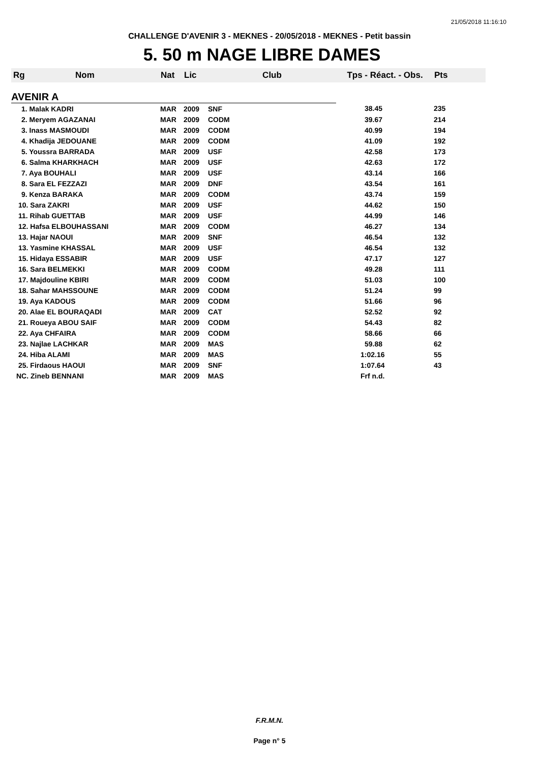21/05/2018 11:16:10
CHALLENGE D'AVENIR 3 - MEKNES - 20/05/2018 - MEKNES - Petit bassin
5. 50 m NAGE LIBRE DAMES
| Rg | Nom | Nat | Lic | Club | Tps - Réact. - Obs. | Pts |
| --- | --- | --- | --- | --- | --- | --- |
| AVENIR A | | | | | | |
| 1. Malak KADRI | | MAR | 2009 | SNF | 38.45 | 235 |
| 2. Meryem AGAZANAI | | MAR | 2009 | CODM | 39.67 | 214 |
| 3. Inass MASMOUDI | | MAR | 2009 | CODM | 40.99 | 194 |
| 4. Khadija JEDOUANE | | MAR | 2009 | CODM | 41.09 | 192 |
| 5. Youssra BARRADA | | MAR | 2009 | USF | 42.58 | 173 |
| 6. Salma KHARKHACH | | MAR | 2009 | USF | 42.63 | 172 |
| 7. Aya BOUHALI | | MAR | 2009 | USF | 43.14 | 166 |
| 8. Sara EL FEZZAZI | | MAR | 2009 | DNF | 43.54 | 161 |
| 9. Kenza BARAKA | | MAR | 2009 | CODM | 43.74 | 159 |
| 10. Sara ZAKRI | | MAR | 2009 | USF | 44.62 | 150 |
| 11. Rihab GUETTAB | | MAR | 2009 | USF | 44.99 | 146 |
| 12. Hafsa ELBOUHASSANI | | MAR | 2009 | CODM | 46.27 | 134 |
| 13. Hajar NAOUI | | MAR | 2009 | SNF | 46.54 | 132 |
| 13. Yasmine KHASSAL | | MAR | 2009 | USF | 46.54 | 132 |
| 15. Hidaya ESSABIR | | MAR | 2009 | USF | 47.17 | 127 |
| 16. Sara BELMEKKI | | MAR | 2009 | CODM | 49.28 | 111 |
| 17. Majdouline KBIRI | | MAR | 2009 | CODM | 51.03 | 100 |
| 18. Sahar MAHSSOUNE | | MAR | 2009 | CODM | 51.24 | 99 |
| 19. Aya KADOUS | | MAR | 2009 | CODM | 51.66 | 96 |
| 20. Alae EL BOURAQADI | | MAR | 2009 | CAT | 52.52 | 92 |
| 21. Roueya ABOU SAIF | | MAR | 2009 | CODM | 54.43 | 82 |
| 22. Aya CHFAIRA | | MAR | 2009 | CODM | 58.66 | 66 |
| 23. Najlae LACHKAR | | MAR | 2009 | MAS | 59.88 | 62 |
| 24. Hiba ALAMI | | MAR | 2009 | MAS | 1:02.16 | 55 |
| 25. Firdaous HAOUI | | MAR | 2009 | SNF | 1:07.64 | 43 |
| NC. Zineb BENNANI | | MAR | 2009 | MAS | Frf n.d. | |
F.R.M.N.
Page n° 5